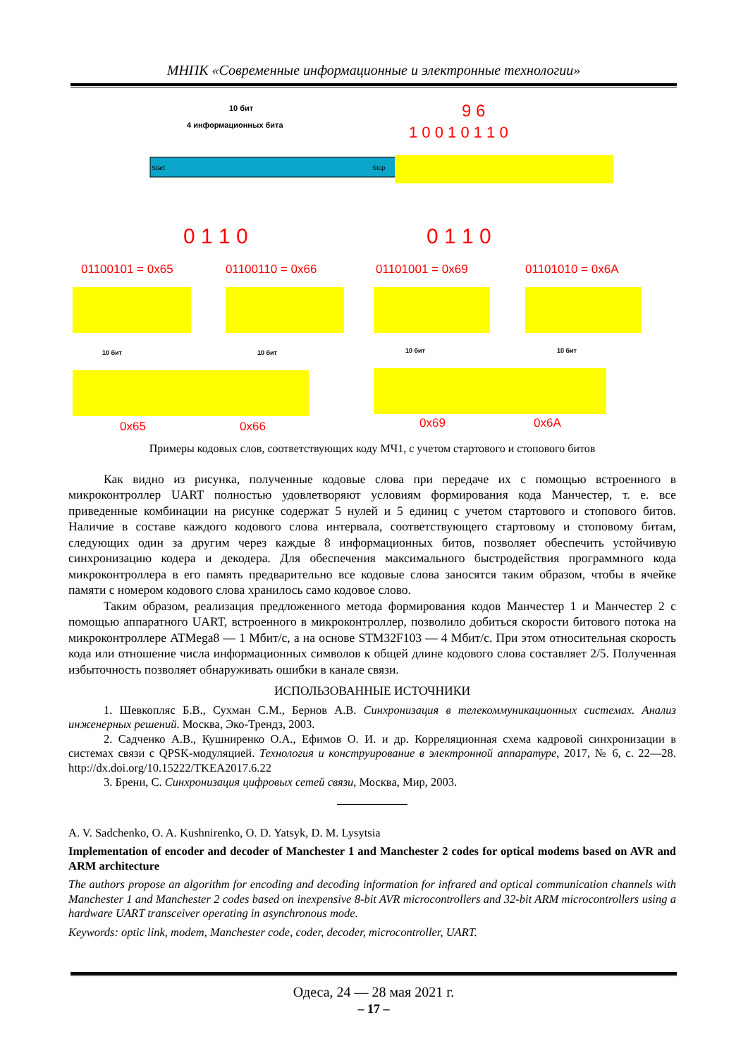МНПК «Современные информационные и электронные технологии»
10 бит
4 информационных бита
Start
Stop
0 1 1 0
9 6
1 0 0 1 0 1 1 0
0 1 1 0
01100101 = 0x65
01100110 = 0x66
01101001 = 0x69
01101010 = 0x6A
10 бит
10 бит
10 бит
10 бит
0x65
0x66
0x69
0x6A
Примеры кодовых слов, соответствующих коду МЧ1, с учетом стартового и стопового битов
Как видно из рисунка, полученные кодовые слова при передаче их с помощью встроенного в микроконтроллер UART полностью удовлетворяют условиям формирования кода Манчестер, т. е. все приведенные комбинации на рисунке содержат 5 нулей и 5 единиц с учетом стартового и стопового битов. Наличие в составе каждого кодового слова интервала, соответствующего стартовому и стопо­вому битам, следующих один за другим через каждые 8 информационных битов, позволяет обеспе­чить устойчивую синхронизацию кодера и декодера. Для обеспечения максимального быстродейст­вия программного кода микроконтроллера в его память предварительно все кодовые слова заносятся таким образом, чтобы в ячейке памяти с номером кодового слова хранилось само кодовое слово.
Таким образом, реализация предложенного метода формирования кодов Манчестер 1 и Манче­стер 2 с помощью аппаратного UART, встроенного в микроконтроллер, позволило добиться скорости битового потока на микроконтроллере ATMega8 — 1 Мбит/с, а на основе STM32F103 — 4 Мбит/с. При этом относительная скорость кода или отношение числа информационных символов к общей длине кодового слова составляет 2/5. Полученная избыточность позволяет обнаруживать ошибки в канале связи.
ИСПОЛЬЗОВАННЫЕ ИСТОЧНИКИ
1. Шевкопляс Б.В., Сухман С.М., Бернов А.В. Синхронизация в телекоммуникационных системах. Ана­лиз инженерных решений. Москва, Эко-Трендз, 2003.
2. Садченко А.В., Кушниренко О.А., Ефимов О. И. и др. Корреляционная схема кадровой синхронизации в системах связи с QPSK-модуляцией. Технология и конструирование в электронной аппаратуре, 2017, № 6, с. 22—28. http://dx.doi.org/10.15222/TKEA2017.6.22
3. Брени, С. Синхронизация цифровых сетей связи, Москва, Мир, 2003.
A. V. Sadchenko, O. A. Kushnirenko, O. D. Yatsyk, D. M. Lysytsia
Implementation of encoder and decoder of Manchester 1 and Manchester 2 codes for optical modems based on AVR and ARM architecture
The authors propose an algorithm for encoding and decoding information for infrared and optical communication channels with Manchester 1 and Manchester 2 codes based on inexpensive 8-bit AVR microcontrollers and 32-bit ARM microcontrollers using a hardware UART transceiver operating in asynchronous mode.
Keywords: optic link, modem, Manchester code, coder, decoder, microcontroller, UART.
Одеса, 24 — 28 мая 2021 г.
– 17 –